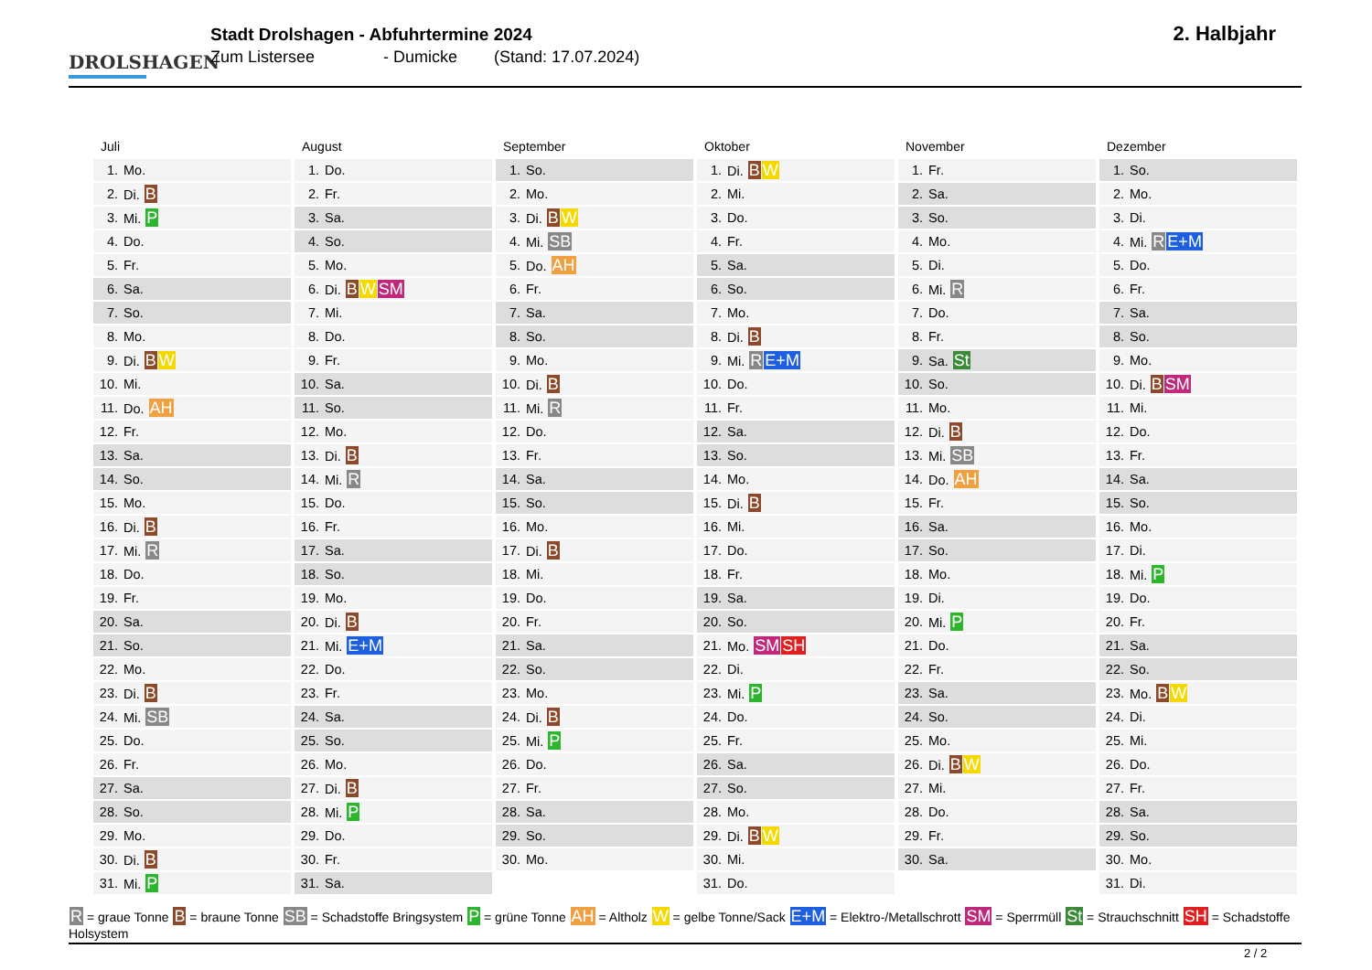DROLSHAGEN
Stadt Drolshagen - Abfuhrtermine 2024
Zum Listersee - Dumicke (Stand: 17.07.2024)
2. Halbjahr
Juli
| 1. | Mo. |
| 2. | Di. B |
| 3. | Mi. P |
| 4. | Do. |
| 5. | Fr. |
| 6. | Sa. |
| 7. | So. |
| 8. | Mo. |
| 9. | Di. B W |
| 10. | Mi. |
| 11. | Do. AH |
| 12. | Fr. |
| 13. | Sa. |
| 14. | So. |
| 15. | Mo. |
| 16. | Di. B |
| 17. | Mi. R |
| 18. | Do. |
| 19. | Fr. |
| 20. | Sa. |
| 21. | So. |
| 22. | Mo. |
| 23. | Di. B |
| 24. | Mi. SB |
| 25. | Do. |
| 26. | Fr. |
| 27. | Sa. |
| 28. | So. |
| 29. | Mo. |
| 30. | Di. B |
| 31. | Mi. P |
August
| 1. | Do. |
| 2. | Fr. |
| 3. | Sa. |
| 4. | So. |
| 5. | Mo. |
| 6. | Di. B W SM |
| 7. | Mi. |
| 8. | Do. |
| 9. | Fr. |
| 10. | Sa. |
| 11. | So. |
| 12. | Mo. |
| 13. | Di. B |
| 14. | Mi. R |
| 15. | Do. |
| 16. | Fr. |
| 17. | Sa. |
| 18. | So. |
| 19. | Mo. |
| 20. | Di. B |
| 21. | Mi. E+M |
| 22. | Do. |
| 23. | Fr. |
| 24. | Sa. |
| 25. | So. |
| 26. | Mo. |
| 27. | Di. B |
| 28. | Mi. P |
| 29. | Do. |
| 30. | Fr. |
| 31. | Sa. |
September
| 1. | So. |
| 2. | Mo. |
| 3. | Di. B W |
| 4. | Mi. SB |
| 5. | Do. AH |
| 6. | Fr. |
| 7. | Sa. |
| 8. | So. |
| 9. | Mo. |
| 10. | Di. B |
| 11. | Mi. R |
| 12. | Do. |
| 13. | Fr. |
| 14. | Sa. |
| 15. | So. |
| 16. | Mo. |
| 17. | Di. B |
| 18. | Mi. |
| 19. | Do. |
| 20. | Fr. |
| 21. | Sa. |
| 22. | So. |
| 23. | Mo. |
| 24. | Di. B |
| 25. | Mi. P |
| 26. | Do. |
| 27. | Fr. |
| 28. | Sa. |
| 29. | So. |
| 30. | Mo. |
Oktober
| 1. | Di. B W |
| 2. | Mi. |
| 3. | Do. |
| 4. | Fr. |
| 5. | Sa. |
| 6. | So. |
| 7. | Mo. |
| 8. | Di. B |
| 9. | Mi. R E+M |
| 10. | Do. |
| 11. | Fr. |
| 12. | Sa. |
| 13. | So. |
| 14. | Mo. |
| 15. | Di. B |
| 16. | Mi. |
| 17. | Do. |
| 18. | Fr. |
| 19. | Sa. |
| 20. | So. |
| 21. | Mo. SM SH |
| 22. | Di. |
| 23. | Mi. P |
| 24. | Do. |
| 25. | Fr. |
| 26. | Sa. |
| 27. | So. |
| 28. | Mo. |
| 29. | Di. B W |
| 30. | Mi. |
| 31. | Do. |
November
| 1. | Fr. |
| 2. | Sa. |
| 3. | So. |
| 4. | Mo. |
| 5. | Di. |
| 6. | Mi. R |
| 7. | Do. |
| 8. | Fr. |
| 9. | Sa. St |
| 10. | So. |
| 11. | Mo. |
| 12. | Di. B |
| 13. | Mi. SB |
| 14. | Do. AH |
| 15. | Fr. |
| 16. | Sa. |
| 17. | So. |
| 18. | Mo. |
| 19. | Di. |
| 20. | Mi. P |
| 21. | Do. |
| 22. | Fr. |
| 23. | Sa. |
| 24. | So. |
| 25. | Mo. |
| 26. | Di. B W |
| 27. | Mi. |
| 28. | Do. |
| 29. | Fr. |
| 30. | Sa. |
Dezember
| 1. | So. |
| 2. | Mo. |
| 3. | Di. |
| 4. | Mi. R E+M |
| 5. | Do. |
| 6. | Fr. |
| 7. | Sa. |
| 8. | So. |
| 9. | Mo. |
| 10. | Di. B SM |
| 11. | Mi. |
| 12. | Do. |
| 13. | Fr. |
| 14. | Sa. |
| 15. | So. |
| 16. | Mo. |
| 17. | Di. |
| 18. | Mi. P |
| 19. | Do. |
| 20. | Fr. |
| 21. | Sa. |
| 22. | So. |
| 23. | Mo. B W |
| 24. | Di. |
| 25. | Mi. |
| 26. | Do. |
| 27. | Fr. |
| 28. | Sa. |
| 29. | So. |
| 30. | Mo. |
| 31. | Di. |
R = graue Tonne B = braune Tonne SB = Schadstoffe Bringsystem P = grüne Tonne AH = Altholz W = gelbe Tonne/Sack E+M = Elektro-/Metallschrott SM = Sperrmüll St = Strauchschnitt SH = Schadstoffe Holsystem
2 / 2